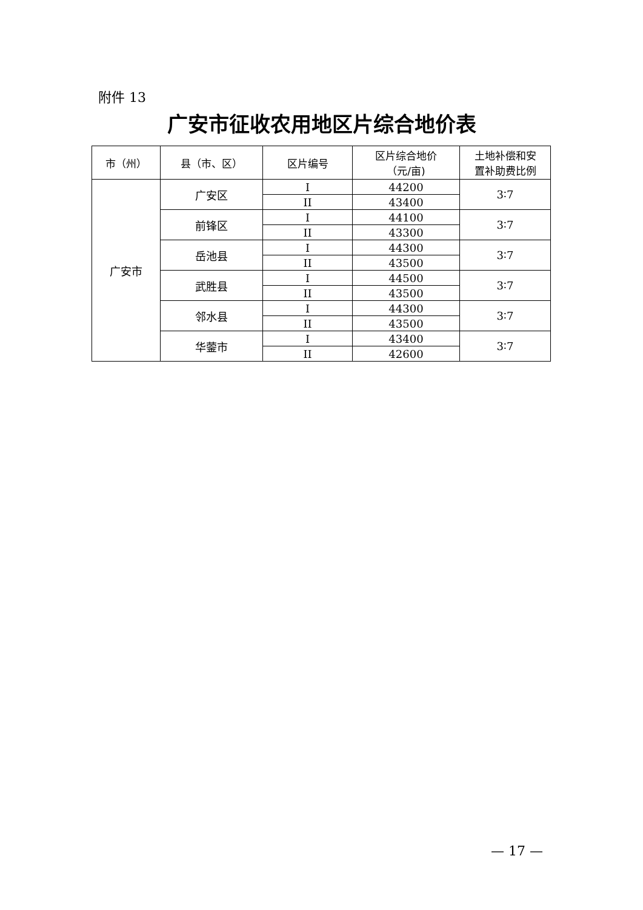附件 13
广安市征收农用地区片综合地价表
| 市（州） | 县（市、区） | 区片编号 | 区片综合地价 （元/亩) | 土地补偿和安 置补助费比例 |
| --- | --- | --- | --- | --- |
| 广安市 | 广安区 | I | 44200 | 3∶7 |
| | | II | 43400 | |
| | 前锋区 | I | 44100 | 3∶7 |
| | | II | 43300 | |
| | 岳池县 | I | 44300 | 3∶7 |
| | | II | 43500 | |
| | 武胜县 | I | 44500 | 3∶7 |
| | | II | 43500 | |
| | 邻水县 | I | 44300 | 3∶7 |
| | | II | 43500 | |
| | 华蓥市 | I | 43400 | 3∶7 |
| | | II | 42600 | |
— 17 —